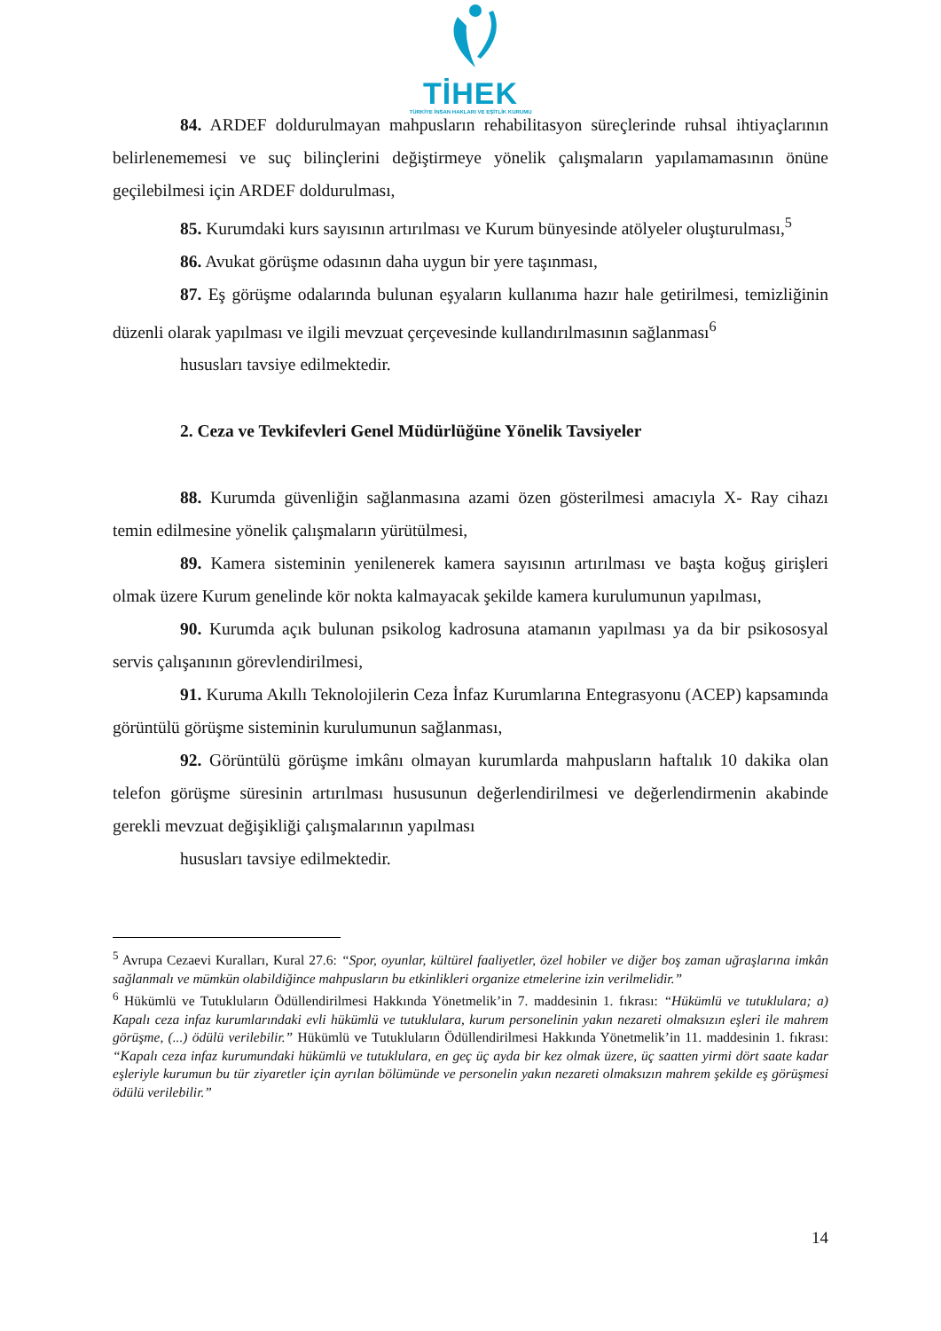TİHEK
TÜRKİYE İNSAN HAKLARI VE EŞİTLİK KURUMU
84. ARDEF doldurulmayan mahpusların rehabilitasyon süreçlerinde ruhsal ihtiyaçlarının belirlenememesi ve suç bilinçlerini değiştirmeye yönelik çalışmaların yapılamamasının önüne geçilebilmesi için ARDEF doldurulması,
85. Kurumdaki kurs sayısının artırılması ve Kurum bünyesinde atölyeler oluşturulması,<sup>5</sup>
86. Avukat görüşme odasının daha uygun bir yere taşınması,
87. Eş görüşme odalarında bulunan eşyaların kullanıma hazır hale getirilmesi, temizliğinin düzenli olarak yapılması ve ilgili mevzuat çerçevesinde kullandırılmasının sağlanması<sup>6</sup>
hususları tavsiye edilmektedir.
2. Ceza ve Tevkifevleri Genel Müdürlüğüne Yönelik Tavsiyeler
88. Kurumda güvenliğin sağlanmasına azami özen gösterilmesi amacıyla X- Ray cihazı temin edilmesine yönelik çalışmaların yürütülmesi,
89. Kamera sisteminin yenilenerek kamera sayısının artırılması ve başta koğuş girişleri olmak üzere Kurum genelinde kör nokta kalmayacak şekilde kamera kurulumunun yapılması,
90. Kurumda açık bulunan psikolog kadrosuna atamanın yapılması ya da bir psikososyal servis çalışanının görevlendirilmesi,
91. Kuruma Akıllı Teknolojilerin Ceza İnfaz Kurumlarına Entegrasyonu (ACEP) kapsamında görüntülü görüşme sisteminin kurulumunun sağlanması,
92. Görüntülü görüşme imkânı olmayan kurumlarda mahpusların haftalık 10 dakika olan telefon görüşme süresinin artırılması hususunun değerlendirilmesi ve değerlendirmenin akabinde gerekli mevzuat değişikliği çalışmalarının yapılması
hususları tavsiye edilmektedir.
<sup>5</sup> Avrupa Cezaevi Kuralları, Kural 27.6: “Spor, oyunlar, kültürel faaliyetler, özel hobiler ve diğer boş zaman uğraşlarına imkân sağlanmalı ve mümkün olabildiğince mahpusların bu etkinlikleri organize etmelerine izin verilmelidir.”
<sup>6</sup> Hükümlü ve Tutukluların Ödüllendirilmesi Hakkında Yönetmelik’in 7. maddesinin 1. fıkrası: “Hükümlü ve tutuklulara; a) Kapalı ceza infaz kurumlarındaki evli hükümlü ve tutuklulara, kurum personelinin yakın nezareti olmaksızın eşleri ile mahrem görüşme, (...) ödülü verilebilir.” Hükümlü ve Tutukluların Ödüllendirilmesi Hakkında Yönetmelik’in 11. maddesinin 1. fıkrası: “Kapalı ceza infaz kurumundaki hükümlü ve tutuklulara, en geç üç ayda bir kez olmak üzere, üç saatten yirmi dört saate kadar eşleriyle kurumun bu tür ziyaretler için ayrılan bölümünde ve personelin yakın nezareti olmaksızın mahrem şekilde eş görüşmesi ödülü verilebilir.”
14